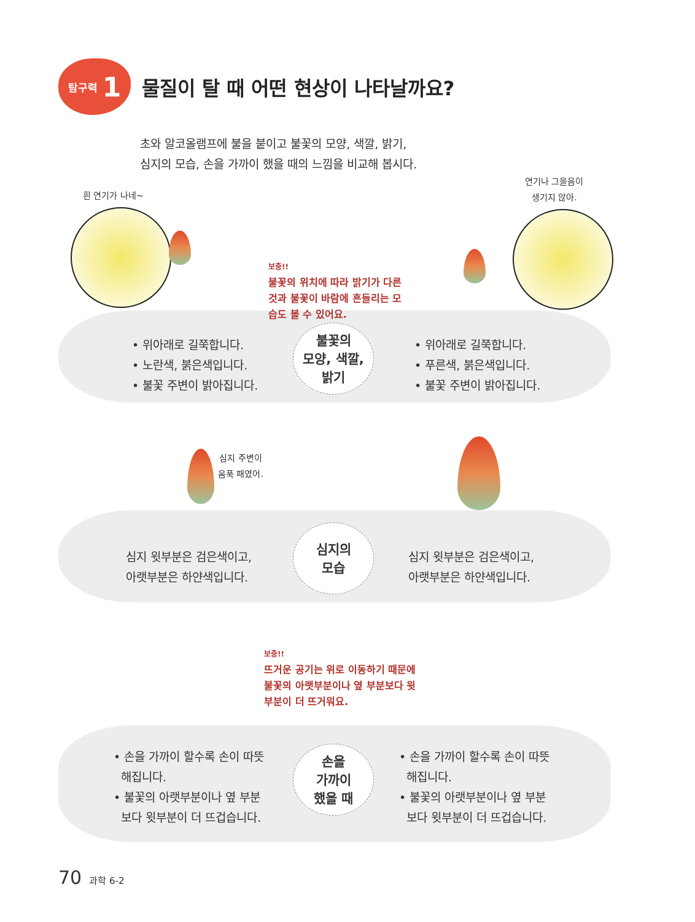탐구력 1
물질이 탈 때 어떤 현상이 나타날까요?
초와 알코올램프에 불을 붙이고 불꽃의 모양, 색깔, 밝기,
심지의 모습, 손을 가까이 했을 때의 느낌을 비교해 봅시다.
흰 연기가 나네~
연기나 그을음이
생기지 않아.
보충!!
불꽃의 위치에 따라 밝기가 다른
것과 불꽃이 바람에 흔들리는 모
습도 볼 수 있어요.
• 위아래로 길쭉합니다.
• 노란색, 붉은색입니다.
• 불꽃 주변이 밝아집니다.
불꽃의
모양, 색깔,
밝기
• 위아래로 길쭉합니다.
• 푸른색, 붉은색입니다.
• 불꽃 주변이 밝아집니다.
심지 주변이
움푹 패였어.
심지 윗부분은 검은색이고,
아랫부분은 하얀색입니다.
심지의
모습
심지 윗부분은 검은색이고,
아랫부분은 하얀색입니다.
보충!!
뜨거운 공기는 위로 이동하기 때문에
불꽃의 아랫부분이나 옆 부분보다 윗
부분이 더 뜨거워요.
• 손을 가까이 할수록 손이 따뜻
해집니다.
• 불꽃의 아랫부분이나 옆 부분
보다 윗부분이 더 뜨겁습니다.
손을
가까이
했을 때
• 손을 가까이 할수록 손이 따뜻
해집니다.
• 불꽃의 아랫부분이나 옆 부분
보다 윗부분이 더 뜨겁습니다.
70 과학 6-2